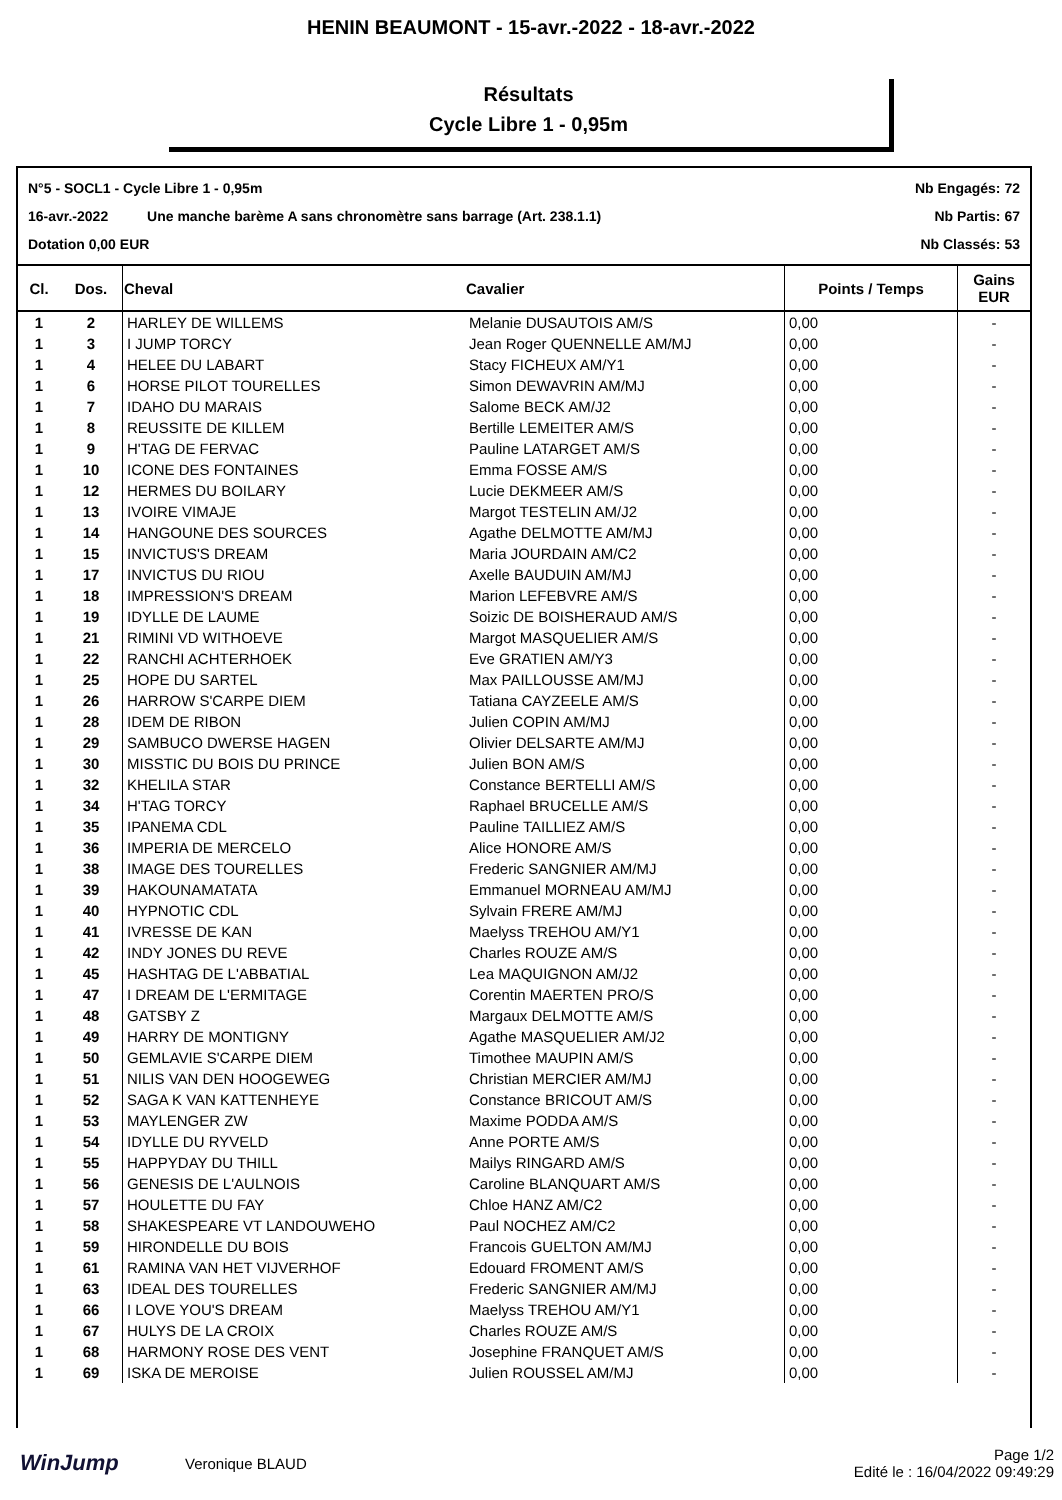HENIN BEAUMONT - 15-avr.-2022 - 18-avr.-2022
Résultats
Cycle Libre 1 - 0,95m
N°5 - SOCL1 - Cycle Libre 1 - 0,95m Nb Engagés: 72
16-avr.-2022 Une manche barème A sans chronomètre sans barrage (Art. 238.1.1) Nb Partis: 67
Dotation 0,00 EUR Nb Classés: 53
| Cl. | Dos. | Cheval | Cavalier | Points / Temps | Gains EUR |
| --- | --- | --- | --- | --- | --- |
| 1 | 2 | HARLEY DE WILLEMS | Melanie DUSAUTOIS AM/S | 0,00 | - |
| 1 | 3 | I JUMP TORCY | Jean Roger QUENNELLE AM/MJ | 0,00 | - |
| 1 | 4 | HELEE DU LABART | Stacy FICHEUX AM/Y1 | 0,00 | - |
| 1 | 6 | HORSE PILOT TOURELLES | Simon DEWAVRIN AM/MJ | 0,00 | - |
| 1 | 7 | IDAHO DU MARAIS | Salome BECK AM/J2 | 0,00 | - |
| 1 | 8 | REUSSITE DE KILLEM | Bertille LEMEITER AM/S | 0,00 | - |
| 1 | 9 | H'TAG DE FERVAC | Pauline LATARGET AM/S | 0,00 | - |
| 1 | 10 | ICONE DES FONTAINES | Emma FOSSE AM/S | 0,00 | - |
| 1 | 12 | HERMES DU BOILARY | Lucie DEKMEER AM/S | 0,00 | - |
| 1 | 13 | IVOIRE VIMAJE | Margot TESTELIN AM/J2 | 0,00 | - |
| 1 | 14 | HANGOUNE DES SOURCES | Agathe DELMOTTE AM/MJ | 0,00 | - |
| 1 | 15 | INVICTUS'S DREAM | Maria JOURDAIN AM/C2 | 0,00 | - |
| 1 | 17 | INVICTUS DU RIOU | Axelle BAUDUIN AM/MJ | 0,00 | - |
| 1 | 18 | IMPRESSION'S DREAM | Marion LEFEBVRE AM/S | 0,00 | - |
| 1 | 19 | IDYLLE DE LAUME | Soizic DE BOISHERAUD AM/S | 0,00 | - |
| 1 | 21 | RIMINI VD WITHOEVE | Margot MASQUELIER AM/S | 0,00 | - |
| 1 | 22 | RANCHI ACHTERHOEK | Eve GRATIEN AM/Y3 | 0,00 | - |
| 1 | 25 | HOPE DU SARTEL | Max PAILLOUSSE AM/MJ | 0,00 | - |
| 1 | 26 | HARROW S'CARPE DIEM | Tatiana CAYZEELE AM/S | 0,00 | - |
| 1 | 28 | IDEM DE RIBON | Julien COPIN AM/MJ | 0,00 | - |
| 1 | 29 | SAMBUCO DWERSE HAGEN | Olivier DELSARTE AM/MJ | 0,00 | - |
| 1 | 30 | MISSTIC DU BOIS DU PRINCE | Julien BON AM/S | 0,00 | - |
| 1 | 32 | KHELILA STAR | Constance BERTELLI AM/S | 0,00 | - |
| 1 | 34 | H'TAG TORCY | Raphael BRUCELLE AM/S | 0,00 | - |
| 1 | 35 | IPANEMA CDL | Pauline TAILLIEZ AM/S | 0,00 | - |
| 1 | 36 | IMPERIA DE MERCELO | Alice HONORE AM/S | 0,00 | - |
| 1 | 38 | IMAGE DES TOURELLES | Frederic SANGNIER AM/MJ | 0,00 | - |
| 1 | 39 | HAKOUNAMATATA | Emmanuel MORNEAU AM/MJ | 0,00 | - |
| 1 | 40 | HYPNOTIC CDL | Sylvain FRERE AM/MJ | 0,00 | - |
| 1 | 41 | IVRESSE DE KAN | Maelyss TREHOU AM/Y1 | 0,00 | - |
| 1 | 42 | INDY JONES DU REVE | Charles ROUZE AM/S | 0,00 | - |
| 1 | 45 | HASHTAG DE L'ABBATIAL | Lea MAQUIGNON AM/J2 | 0,00 | - |
| 1 | 47 | I DREAM DE L'ERMITAGE | Corentin MAERTEN PRO/S | 0,00 | - |
| 1 | 48 | GATSBY Z | Margaux DELMOTTE AM/S | 0,00 | - |
| 1 | 49 | HARRY DE MONTIGNY | Agathe MASQUELIER AM/J2 | 0,00 | - |
| 1 | 50 | GEMLAVIE S'CARPE DIEM | Timothee MAUPIN AM/S | 0,00 | - |
| 1 | 51 | NILIS VAN DEN HOOGEWEG | Christian MERCIER AM/MJ | 0,00 | - |
| 1 | 52 | SAGA K VAN KATTENHEYE | Constance BRICOUT AM/S | 0,00 | - |
| 1 | 53 | MAYLENGER ZW | Maxime PODDA AM/S | 0,00 | - |
| 1 | 54 | IDYLLE DU RYVELD | Anne PORTE AM/S | 0,00 | - |
| 1 | 55 | HAPPYDAY DU THILL | Mailys RINGARD AM/S | 0,00 | - |
| 1 | 56 | GENESIS DE L'AULNOIS | Caroline BLANQUART AM/S | 0,00 | - |
| 1 | 57 | HOULETTE DU FAY | Chloe HANZ AM/C2 | 0,00 | - |
| 1 | 58 | SHAKESPEARE VT LANDOUWEHO | Paul NOCHEZ AM/C2 | 0,00 | - |
| 1 | 59 | HIRONDELLE DU BOIS | Francois GUELTON AM/MJ | 0,00 | - |
| 1 | 61 | RAMINA VAN HET VIJVERHOF | Edouard FROMENT AM/S | 0,00 | - |
| 1 | 63 | IDEAL DES TOURELLES | Frederic SANGNIER AM/MJ | 0,00 | - |
| 1 | 66 | I LOVE YOU'S DREAM | Maelyss TREHOU AM/Y1 | 0,00 | - |
| 1 | 67 | HULYS DE LA CROIX | Charles ROUZE AM/S | 0,00 | - |
| 1 | 68 | HARMONY ROSE DES VENT | Josephine FRANQUET AM/S | 0,00 | - |
| 1 | 69 | ISKA DE MEROISE | Julien ROUSSEL AM/MJ | 0,00 | - |
WinJump Veronique BLAUD Page 1/2
Edité le : 16/04/2022 09:49:29